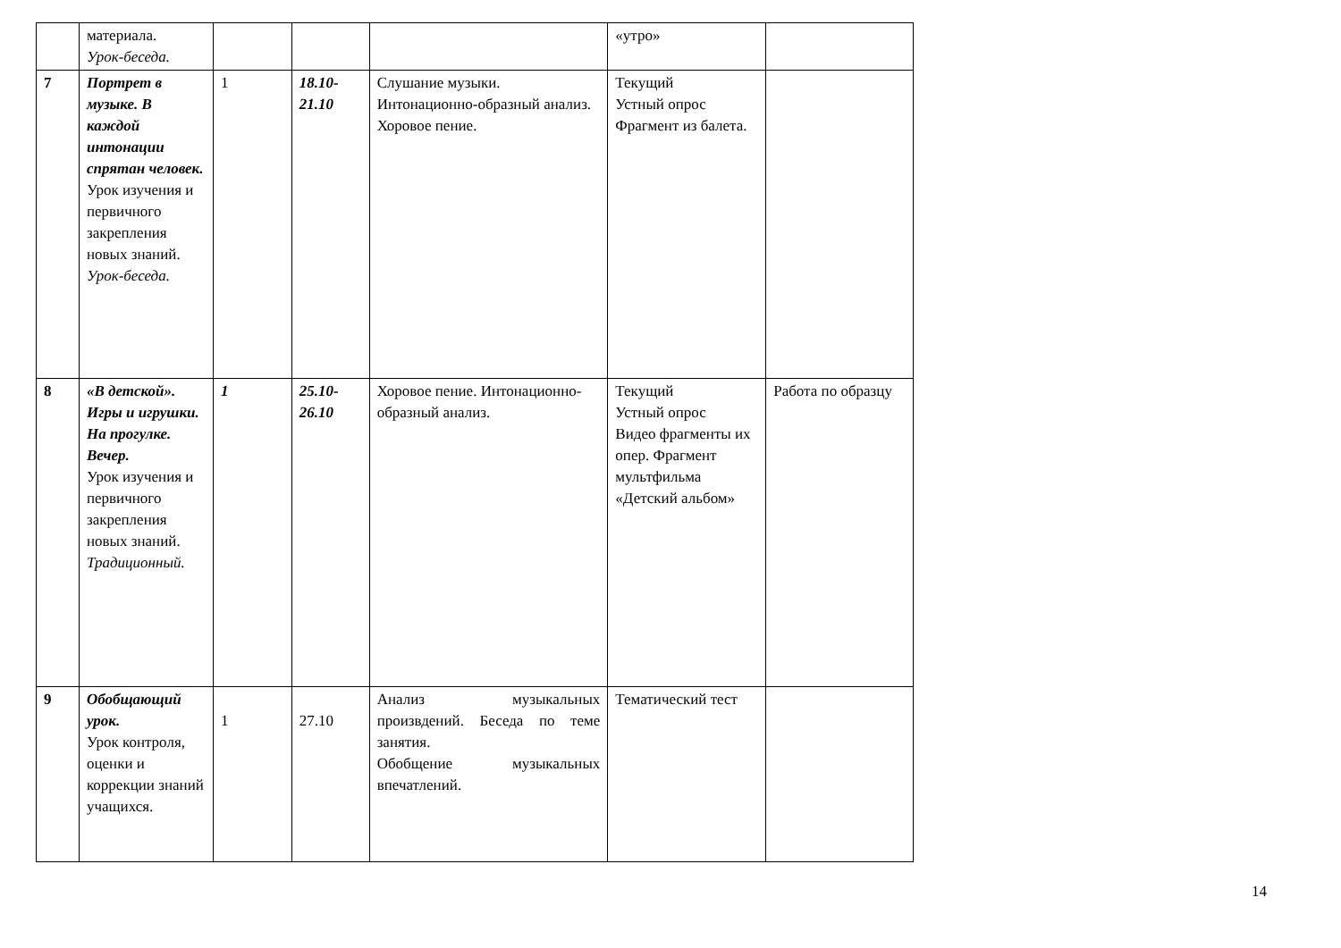| | материала. Урок-беседа. | | | | «утро» | |
| 7 | Портрет в музыке. В каждой интонации спрятан человек. Урок изучения и первичного закрепления новых знаний. Урок-беседа. | 1 | 18.10-21.10 | Слушание музыки. Интонационно-образный анализ. Хоровое пение. | Текущий Устный опрос Фрагмент из балета. | |
| 8 | «В детской». Игры и игрушки. На прогулке. Вечер. Урок изучения и первичного закрепления новых знаний. Традиционный. | 1 | 25.10-26.10 | Хоровое пение. Интонационно-образный анализ. | Текущий Устный опрос Видео фрагменты их опер. Фрагмент мультфильма «Детский альбом» | Работа по образцу |
| 9 | Обобщающий урок. Урок контроля, оценки и коррекции знаний учащихся. | 1 | 27.10 | Анализ музыкальных произвдений. Беседа по теме занятия. Обобщение музыкальных впечатлений. | Тематический тест | |
14